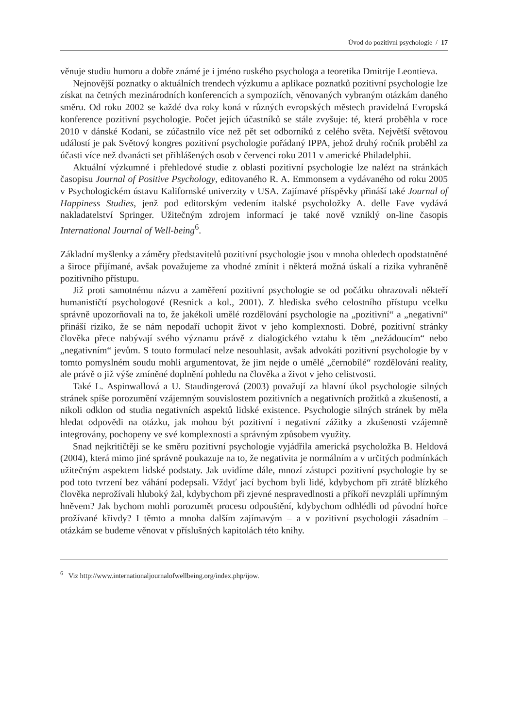Úvod do pozitivní psychologie / 17
věnuje studiu humoru a dobře známé je i jméno ruského psychologa a teoretika Dmitrije Leontieva.
Nejnovější poznatky o aktuálních trendech výzkumu a aplikace poznatků pozitivní psychologie lze získat na četných mezinárodních konferencích a sympoziích, věnovaných vybraným otázkám daného směru. Od roku 2002 se každé dva roky koná v různých evropských městech pravidelná Evropská konference pozitivní psychologie. Počet jejích účastníků se stále zvyšuje: té, která proběhla v roce 2010 v dánské Kodani, se zúčastnilo více než pět set odborníků z celého světa. Největší světovou událostí je pak Světový kongres pozitivní psychologie pořádaný IPPA, jehož druhý ročník proběhl za účasti více než dvanácti set přihlášených osob v červenci roku 2011 v americké Philadelphii.
Aktuální výzkumné i přehledové studie z oblasti pozitivní psychologie lze nalézt na stránkách časopisu Journal of Positive Psychology, editovaného R. A. Emmonsem a vydávaného od roku 2005 v Psychologickém ústavu Kalifornské univerzity v USA. Zajímavé příspěvky přináší také Journal of Happiness Studies, jenž pod editorským vedením italské psycholožky A. delle Fave vydává nakladatelství Springer. Užitečným zdrojem informací je také nově vzniklý on-line časopis International Journal of Well-being<sup>6</sup>.
Základní myšlenky a záměry představitelů pozitivní psychologie jsou v mnoha ohledech opodstatněné a široce přijímané, avšak považujeme za vhodné zmínit i některá možná úskalí a rizika vyhraněně pozitivního přístupu.
Již proti samotnému názvu a zaměření pozitivní psychologie se od počátku ohrazovali někteří humanističtí psychologové (Resnick a kol., 2001). Z hlediska svého celostního přístupu vcelku správně upozorňovali na to, že jakékoli umělé rozdělování psychologie na „pozitivní“ a „negativní“ přináší riziko, že se nám nepodaří uchopit život v jeho komplexnosti. Dobré, pozitivní stránky člověka přece nabývají svého významu právě z dialogického vztahu k těm „nežádoucím“ nebo „negativním“ jevům. S touto formulací nelze nesouhlasit, avšak advokáti pozitivní psychologie by v tomto pomyslném soudu mohli argumentovat, že jim nejde o umělé „černobílé“ rozdělování reality, ale právě o již výše zmíněné doplnění pohledu na člověka a život v jeho celistvosti.
Také L. Aspinwallová a U. Staudingerová (2003) považují za hlavní úkol psychologie silných stránek spíše porozumění vzájemným souvislostem pozitivních a negativních prožitků a zkušeností, a nikoli odklon od studia negativních aspektů lidské existence. Psychologie silných stránek by měla hledat odpovědi na otázku, jak mohou být pozitivní i negativní zážitky a zkušenosti vzájemně integrovány, pochopeny ve své komplexnosti a správným způsobem využity.
Snad nejkritičtěji se ke směru pozitivní psychologie vyjádřila americká psycholožka B. Heldová (2004), která mimo jiné správně poukazuje na to, že negativita je normálním a v určitých podmínkách užitečným aspektem lidské podstaty. Jak uvidíme dále, mnozí zástupci pozitivní psychologie by se pod toto tvrzení bez váhání podepsali. Vždyť jací bychom byli lidé, kdybychom při ztrátě blízkého člověka neprožívali hluboký žal, kdybychom při zjevné nespravedlnosti a příkoří nevzpláli upřímným hněvem? Jak bychom mohli porozumět procesu odpouštění, kdybychom odhlédli od původní hořce prožívané křivdy? I těmto a mnoha dalším zajímavým – a v pozitivní psychologii zásadním – otázkám se budeme věnovat v příslušných kapitolách této knihy.
<sup>6</sup> Viz http://www.internationaljournalofwellbeing.org/index.php/ijow.